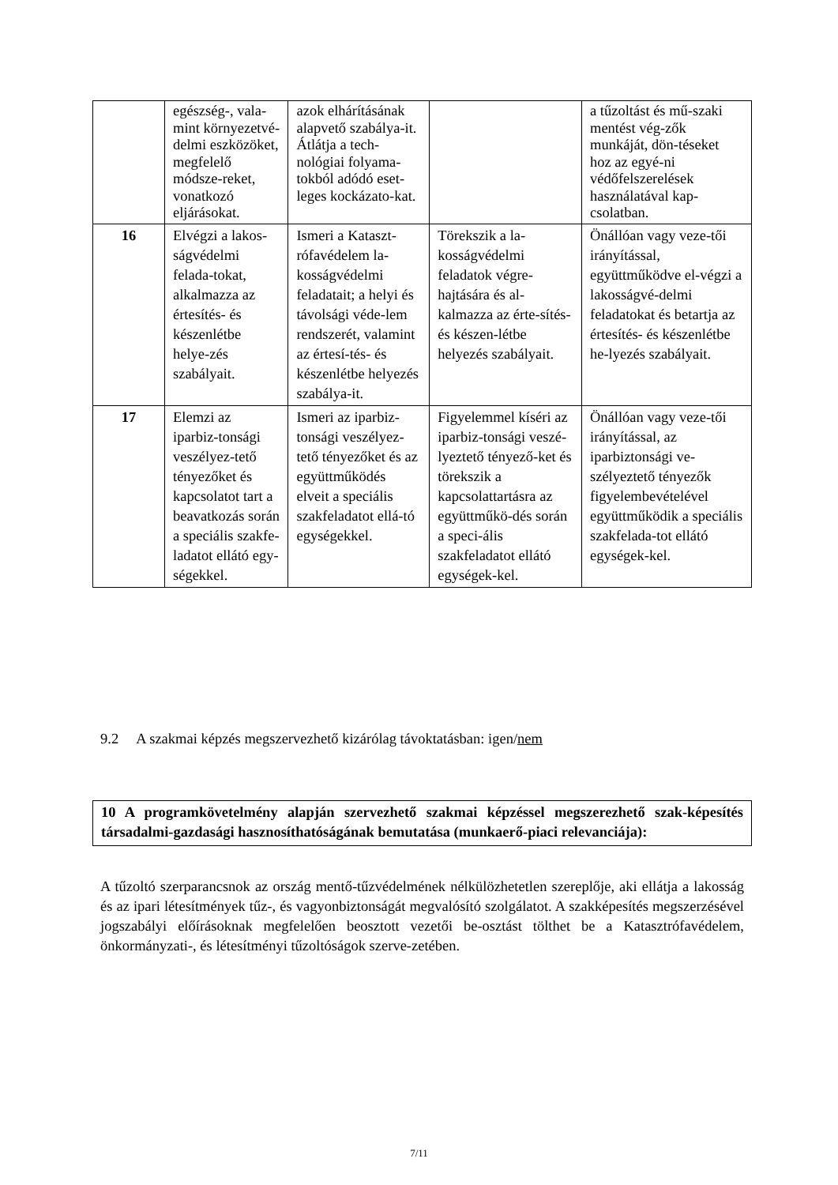| | egészség-, vala-mint környezetvé-delmi eszközöket, megfelelő módsze-reket, vonatkozó eljárásokat. | azok elhárításának alapvető szabálya-it. Átlátja a tech-nológiai folyama-tokból adódó eset-leges kockázato-kat. | | a tűzoltást és mű-szaki mentést vég-zők munkáját, dön-téseket hoz az egyé-ni védőfelszerelések használatával kap-csolatban. |
| 16 | Elvégzi a lakos-ságvédelmi felada-tokat, alkalmazza az értesítés- és készenlétbe helye-zés szabályait. | Ismeri a Kataszt-rófavédelem la-kosságvédelmi feladatait; a helyi és távolsági véde-lem rendszerét, valamint az értesí-tés- és készenlétbe helyezés szabálya-it. | Törekszik a la-kosságvédelmi feladatok végre-hajtására és al-kalmazza az érte-sítés- és készen-létbe helyezés szabályait. | Önállóan vagy veze-tői irányítással, együttműködve el-végzi a lakosságvé-delmi feladatokat és betartja az értesítés- és készenlétbe he-lyezés szabályait. |
| 17 | Elemzi az iparbiz-tonsági veszélyez-tető tényezőket és kapcsolatot tart a beavatkozás során a speciális szakfe-ladatot ellátó egy-ségekkel. | Ismeri az iparbiz-tonsági veszélyez-tető tényezőket és az együttműködés elveit a speciális szakfeladatot ellá-tó egységekkel. | Figyelemmel kíséri az iparbiz-tonsági veszé-lyeztető tényező-ket és törekszik a kapcsolattartásra az együttműkö-dés során a speci-ális szakfeladatot ellátó egységek-kel. | Önállóan vagy veze-tői irányítással, az iparbiztonsági ve-szélyeztető tényezők figyelembevételével együttműködik a speciális szakfelada-tot ellátó egységek-kel. |
9.2 A szakmai képzés megszervezhető kizárólag távoktatásban: igen/nem
10 A programkövetelmény alapján szervezhető szakmai képzéssel megszerezhető szak-képesítés társadalmi-gazdasági hasznosíthatóságának bemutatása (munkaerő-piaci relevanciája):
A tűzoltó szerparancsnok az ország mentő-tűzvédelmének nélkülözhetetlen szereplője, aki ellátja a lakosság és az ipari létesítmények tűz-, és vagyonbiztonságát megvalósító szolgálatot. A szakképesítés megszerzésével jogszabályi előírásoknak megfelelően beosztott vezetői be-osztást tölthet be a Katasztrófavédelem, önkormányzati-, és létesítményi tűzoltóságok szerve-zetében.
7/11